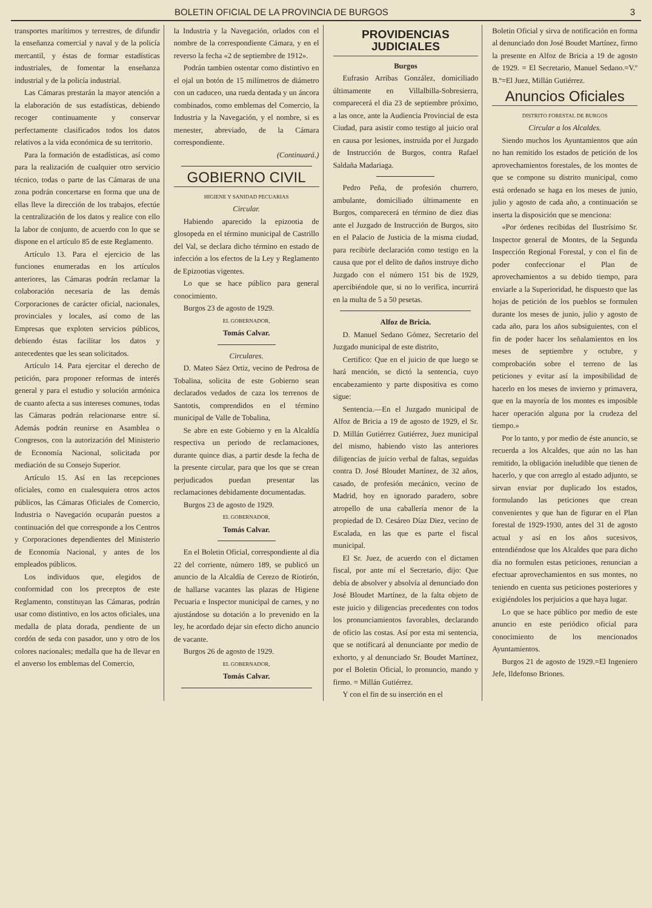BOLETIN OFICIAL DE LA PROVINCIA DE BURGOS 3
transportes marítimos y terrestres, de difundir la enseñanza comercial y naval y de la policía mercantil, y éstas de formar estadísticas industriales, de fomentar la enseñanza industrial y de la policía industrial.
Las Cámaras prestarán la mayor atención a la elaboración de sus estadísticas, debiendo recoger continuamente y conservar perfectamente clasificados todos los datos relativos a la vida económica de su territorio.
Para la formación de estadísticas, así como para la realización de cualquier otro servicio técnico, todas o parte de las Cámaras de una zona podrán concertarse en forma que una de ellas lleve la dirección de los trabajos, efectúe la centralización de los datos y realice con ello la labor de conjunto, de acuerdo con lo que se dispone en el artículo 85 de este Reglamento.
Artículo 13. Para el ejercicio de las funciones enumeradas en los artículos anteriores, las Cámaras podrán reclamar la colaboración necesaria de las demás Corporaciones de carácter oficial, nacionales, provinciales y locales, así como de las Empresas que exploten servicios públicos, debiendo éstas facilitar los datos y antecedentes que les sean solicitados.
Artículo 14. Para ejercitar el derecho de petición, para proponer reformas de interés general y para el estudio y solución armónica de cuanto afecta a sus intereses comunes, todas las Cámaras podrán relacionarse entre sí. Además podrán reunirse en Asamblea o Congresos, con la autorización del Ministerio de Economía Nacional, solicitada por mediación de su Consejo Superior.
Artículo 15. Así en las recepciones oficiales, como en cualesquiera otros actos públicos, las Cámaras Oficiales de Comercio, Industria o Navegación ocuparán puestos a continuación del que corresponde a los Centros y Corporaciones dependientes del Ministerio de Economía Nacional, y antes de los empleados públicos.
Los individuos que, elegidos de conformidad con los preceptos de este Reglamento, constituyan las Cámaras, podrán usar como distintivo, en los actos oficiales, una medalla de plata dorada, pendiente de un cordón de seda con pasador, uno y otro de los colores nacionales; medalla que ha de llevar en el anverso los emblemas del Comercio,
la Industria y la Navegación, orlados con el nombre de la correspondiente Cámara, y en el reverso la fecha «2 de septiembre de 1912».
Podrán tambien ostentar como distintivo en el ojal un botón de 15 milímetros de diámetro con un caduceo, una rueda dentada y un áncora combinados, como emblemas del Comercio, la Industria y la Navegación, y el nombre, si es menester, abreviado, de la Cámara correspondiente.
(Continuará.)
GOBIERNO CIVIL
HIGIENE Y SANIDAD PECUARIAS
Circular.
Habiendo aparecido la epizootia de glosopeda en el término municipal de Castrillo del Val, se declara dicho término en estado de infección a los efectos de la Ley y Reglamento de Epizootias vigentes.
Lo que se hace público para general conocimiento.
Burgos 23 de agosto de 1929.
EL GOBERNADOR,
Tomás Calvar.
Circulares.
D. Mateo Sáez Ortiz, vecino de Pedrosa de Tobalina, solicita de este Gobierno sean declarados vedados de caza los terrenos de Santotis, comprendidos en el término municipal de Valle de Tobalina,
Se abre en este Gobierno y en la Alcaldía respectiva un periodo de reclamaciones, durante quince dias, a partir desde la fecha de la presente circular, para que los que se crean perjudicados puedan presentar las reclamaciones debidamente documentadas.
Burgos 23 de agosto de 1929.
EL GOBERNADOR,
Tomás Calvar.
En el Boletin Oficial, correspondiente al dia 22 del corriente, número 189, se publicó un anuncio de la Alcaldía de Cerezo de Riotirón, de hallarse vacantes las plazas de Higiene Pecuaria e Inspector municipal de carnes, y no ajustándose su dotación a lo prevenido en la ley, he acordado dejar sin efecto dicho anuncio de vacante.
Burgos 26 de agosto de 1929.
EL GOBERNADOR,
Tomás Calvar.
PROVIDENCIAS JUDICIALES
Burgos
Eufrasio Arribas González, domiciliado últimamente en Villalbilla-Sobresierra, comparecerá el dia 23 de septiembre próximo, a las once, ante la Audiencia Provincial de esta Ciudad, para asistir como testigo al juicio oral en causa por lesiones, instruida por el Juzgado de Instrucción de Burgos, contra Rafael Saldaña Madariaga.
Pedro Peña, de profesión churrero, ambulante, domiciliado últimamente en Burgos, comparecerá en término de diez dias ante el Juzgado de Instrucción de Burgos, sito en el Palacio de Justicia de la misma ciudad, para recibirle declaración como testigo en la causa que por el delito de daños instruye dicho Juzgado con el número 151 bis de 1929, apercibiéndole que, si no lo verifica, incurrirá en la multa de 5 a 50 pesetas.
Alfoz de Bricia.
D. Manuel Sedano Gómez, Secretario del Juzgado municipal de este distrito,
Certifico: Que en el juicio de que luego se hará mención, se dictó la sentencia, cuyo encabezamiento y parte dispositiva es como sigue:
Sentencia.—En el Juzgado municipal de Alfoz de Bricia a 19 de agosto de 1929, el Sr. D. Millán Gutiérrez Gutiérrez, Juez municipal del mismo, habiendo visto las anteriores diligencias de juicio verbal de faltas, seguidas contra D. José Bloudet Martínez, de 32 años, casado, de profesión mecánico, vecino de Madrid, hoy en ignorado paradero, sobre atropello de una caballería menor de la propiedad de D. Cesáreo Díaz Diez, vecino de Escalada, en las que es parte el fiscal municipal.
El Sr. Juez, de acuerdo con el dictamen fiscal, por ante mí el Secretario, dijo: Que debía de absolver y absolvía al denunciado don José Bloudet Martínez, de la falta objeto de este juicio y diligencias precedentes con todos los pronunciamientos favorables, declarando de oficio las costas. Así por esta mi sentencia, que se notificará al denunciante por medio de exhorto, y al denunciado Sr. Boudet Martínez, por el Boletin Oficial, lo pronuncio, mando y firmo. = Millán Gutiérrez.
Y con el fin de su inserción en el
Boletin Oficial y sirva de notificación en forma al denunciado don José Boudet Martínez, firmo la presente en Alfoz de Bricia a 19 de agosto de 1929. = El Secretario, Manuel Sedano.=V.º B.º=El Juez, Millán Gutiérrez.
Anuncios Oficiales
DISTRITO FORESTAL DE BURGOS
Circular a los Alcaldes.
Siendo muchos los Ayuntamientos que aún no han remitido los estados de petición de los aprovechamientos forestales, de los montes de que se compone su distrito municipal, como está ordenado se haga en los meses de junio, julio y agosto de cada año, a continuación se inserta la disposición que se menciona:
«Por órdenes recibidas del Ilustrísimo Sr. Inspector general de Montes, de la Segunda Inspección Regional Forestal, y con el fin de poder confeccionar el Plan de aprovechamientos a su debido tiempo, para enviarle a la Superioridad, he dispuesto que las hojas de petición de los pueblos se formulen durante los meses de junio, julio y agosto de cada año, para los años subsiguientes, con el fin de poder hacer los señalamientos en los meses de septiembre y octubre, y comprobación sobre el terreno de las peticiones y evitar así la imposibilidad de hacerlo en los meses de invierno y primavera, que en la mayoría de los montes es imposible hacer operación alguna por la crudeza del tiempo.»
Por lo tanto, y por medio de éste anuncio, se recuerda a los Alcaldes, que aún no las han remitido, la obligación ineludible que tienen de hacerlo, y que con arreglo al estado adjunto, se sirvan enviar por duplicado los estados, formulando las peticiones que crean convenientes y que han de figurar en el Plan forestal de 1929-1930, antes del 31 de agosto actual y así en los años sucesivos, entendiéndose que los Alcaldes que para dicho día no formulen estas peticiones, renuncian a efectuar aprovechamientos en sus montes, no teniendo en cuenta sus peticiones posteriores y exigiéndoles los perjuicios a que haya lugar.
Lo que se hace público por medio de este anuncio en este periódico oficial para conocimiento de los mencionados Ayuntamientos.
Burgos 21 de agosto de 1929.=El Ingeniero Jefe, Ildefonso Briones.